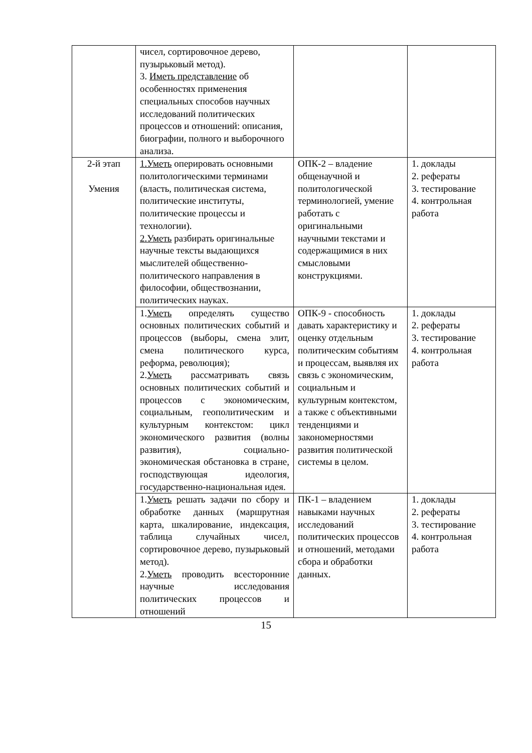| | чисел, сортировочное дерево, пузырьковый метод). 3. Иметь представление об особенностях применения специальных способов научных исследований политических процессов и отношений: описания, биографии, полного и выборочного анализа. | | |
| 2-й этап Умения | 1.Уметь оперировать основными политологическими терминами (власть, политическая система, политические институты, политические процессы и технологии). 2.Уметь разбирать оригинальные научные тексты выдающихся мыслителей общественно-политического направления в философии, обществознании, политических науках. | ОПК-2 – владение общенаучной и политологической терминологией, умение работать с оригинальными научными текстами и содержащимися в них смысловыми конструкциями. | 1. доклады 2. рефераты 3. тестирование 4. контрольная работа |
| | 1. Уметь определять существо основных политических событий и процессов (выборы, смена элит, смена политического курса, реформа, революция); 2. Уметь рассматривать связь основных политических событий и процессов с экономическим, социальным, геополитическим и культурным контекстом: цикл экономического развития (волны развития), социально-экономическая обстановка в стране, господствующая идеология, государственно-национальная идея. | ОПК-9 - способность давать характеристику и оценку отдельным политическим событиям и процессам, выявляя их связь с экономическим, социальным и культурным контекстом, а также с объективными тенденциями и закономерностями развития политической системы в целом. | 1. доклады 2. рефераты 3. тестирование 4. контрольная работа |
| | 1. Уметь решать задачи по сбору и обработке данных (маршрутная карта, шкалирование, индексация, таблица случайных чисел, сортировочное дерево, пузырьковый метод). 2. Уметь проводить всесторонние научные исследования политических процессов и отношений | ПК-1 – владением навыками научных исследований политических процессов и отношений, методами сбора и обработки данных. | 1. доклады 2. рефераты 3. тестирование 4. контрольная работа |
15